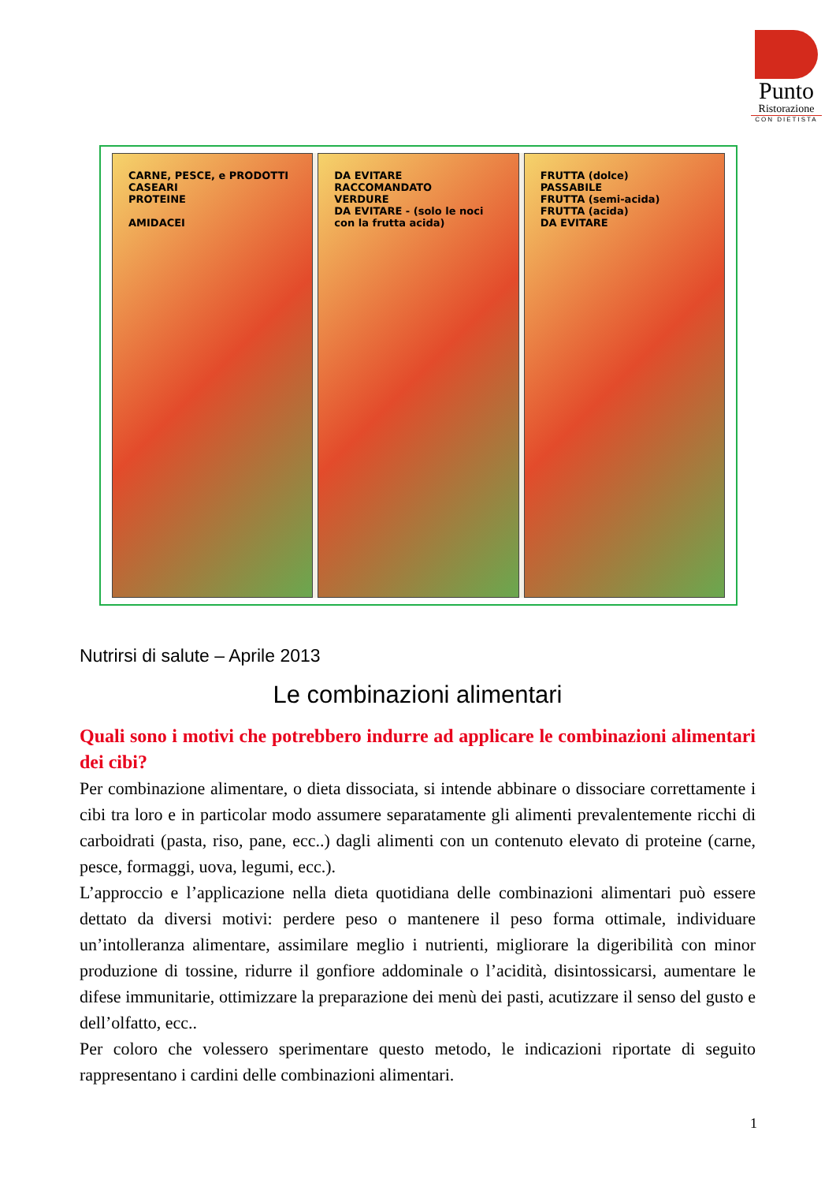Punto
Ristorazione
CON DIETISTA
CARNE, PESCE, e PRODOTTI CASEARI
PROTEINE
AMIDACEI
DA EVITARE
RACCOMANDATO
VERDURE
DA EVITARE - (solo le noci con la frutta acida)
FRUTTA (dolce)
PASSABILE
FRUTTA (semi-acida)
FRUTTA (acida)
DA EVITARE
Nutrirsi di salute – Aprile 2013
Le combinazioni alimentari
Quali sono i motivi che potrebbero indurre ad applicare le combinazioni alimentari dei cibi?
Per combinazione alimentare, o dieta dissociata, si intende abbinare o dissociare correttamente i cibi tra loro e in particolar modo assumere separatamente gli alimenti prevalentemente ricchi di carboidrati (pasta, riso, pane, ecc..) dagli alimenti con un contenuto elevato di proteine (carne, pesce, formaggi, uova, legumi, ecc.).
L’approccio e l’applicazione nella dieta quotidiana delle combinazioni alimentari può essere dettato da diversi motivi: perdere peso o mantenere il peso forma ottimale, individuare un’intolleranza alimentare, assimilare meglio i nutrienti, migliorare la digeribilità con minor produzione di tossine, ridurre il gonfiore addominale o l’acidità, disintossicarsi, aumentare le difese immunitarie, ottimizzare la preparazione dei menù dei pasti, acutizzare il senso del gusto e dell’olfatto, ecc..
Per coloro che volessero sperimentare questo metodo, le indicazioni riportate di seguito rappresentano i cardini delle combinazioni alimentari.
1